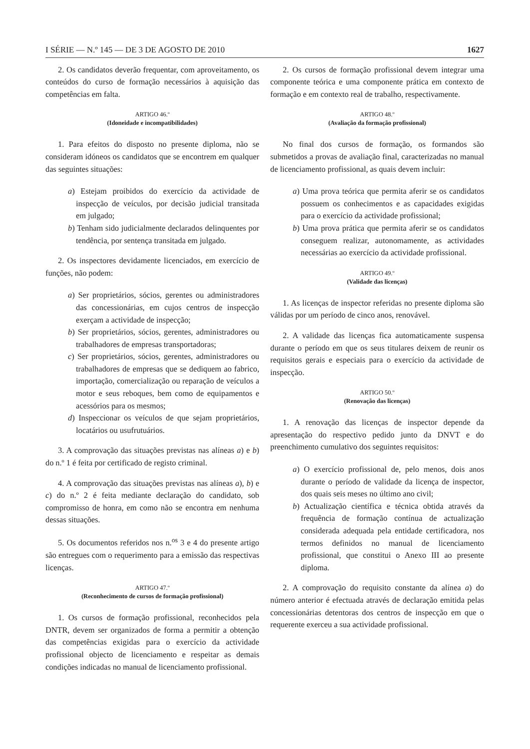I SÉRIE — N.º 145 — DE 3 DE AGOSTO DE 2010 1627
2. Os candidatos deverão frequentar, com aproveitamento, os conteúdos do curso de formação necessários à aquisição das competências em falta.
ARTIGO 46.º
(Idoneidade e incompatibilidades)
1. Para efeitos do disposto no presente diploma, não se consideram idóneos os candidatos que se encontrem em qualquer das seguintes situações:
a) Estejam proibidos do exercício da actividade de inspecção de veículos, por decisão judicial transitada em julgado;
b) Tenham sido judicialmente declarados delinquentes por tendência, por sentença transitada em julgado.
2. Os inspectores devidamente licenciados, em exercício de funções, não podem:
a) Ser proprietários, sócios, gerentes ou administradores das concessionárias, em cujos centros de inspecção exerçam a actividade de inspecção;
b) Ser proprietários, sócios, gerentes, administradores ou trabalhadores de empresas transportadoras;
c) Ser proprietários, sócios, gerentes, administradores ou trabalhadores de empresas que se dediquem ao fabrico, importação, comercialização ou reparação de veículos a motor e seus reboques, bem como de equipamentos e acessórios para os mesmos;
d) Inspeccionar os veículos de que sejam proprietários, locatários ou usufrutuários.
3. A comprovação das situações previstas nas alíneas a) e b) do n.º 1 é feita por certificado de registo criminal.
4. A comprovação das situações previstas nas alíneas a), b) e c) do n.º 2 é feita mediante declaração do candidato, sob compromisso de honra, em como não se encontra em nenhuma dessas situações.
5. Os documentos referidos nos n.<sup>os</sup> 3 e 4 do presente artigo são entregues com o requerimento para a emissão das respectivas licenças.
ARTIGO 47.º
(Reconhecimento de cursos de formação profissional)
1. Os cursos de formação profissional, reconhecidos pela DNTR, devem ser organizados de forma a permitir a obtenção das competências exigidas para o exercício da actividade profissional objecto de licenciamento e respeitar as demais condições indicadas no manual de licenciamento profissional.
2. Os cursos de formação profissional devem integrar uma componente teórica e uma componente prática em contexto de formação e em contexto real de trabalho, respectivamente.
ARTIGO 48.º
(Avaliação da formação profissional)
No final dos cursos de formação, os formandos são submetidos a provas de avaliação final, caracterizadas no manual de licenciamento profissional, as quais devem incluir:
a) Uma prova teórica que permita aferir se os candidatos possuem os conhecimentos e as capacidades exigidas para o exercício da actividade profissional;
b) Uma prova prática que permita aferir se os candidatos conseguem realizar, autonomamente, as actividades necessárias ao exercício da actividade profissional.
ARTIGO 49.º
(Validade das licenças)
1. As licenças de inspector referidas no presente diploma são válidas por um período de cinco anos, renovável.
2. A validade das licenças fica automaticamente suspensa durante o período em que os seus titulares deixem de reunir os requisitos gerais e especiais para o exercício da actividade de inspecção.
ARTIGO 50.º
(Renovação das licenças)
1. A renovação das licenças de inspector depende da apresentação do respectivo pedido junto da DNVT e do preenchimento cumulativo dos seguintes requisitos:
a) O exercício profissional de, pelo menos, dois anos durante o período de validade da licença de inspector, dos quais seis meses no último ano civil;
b) Actualização científica e técnica obtida através da frequência de formação contínua de actualização considerada adequada pela entidade certificadora, nos termos definidos no manual de licenciamento profissional, que constitui o Anexo III ao presente diploma.
2. A comprovação do requisito constante da alínea a) do número anterior é efectuada através de declaração emitida pelas concessionárias detentoras dos centros de inspecção em que o requerente exerceu a sua actividade profissional.